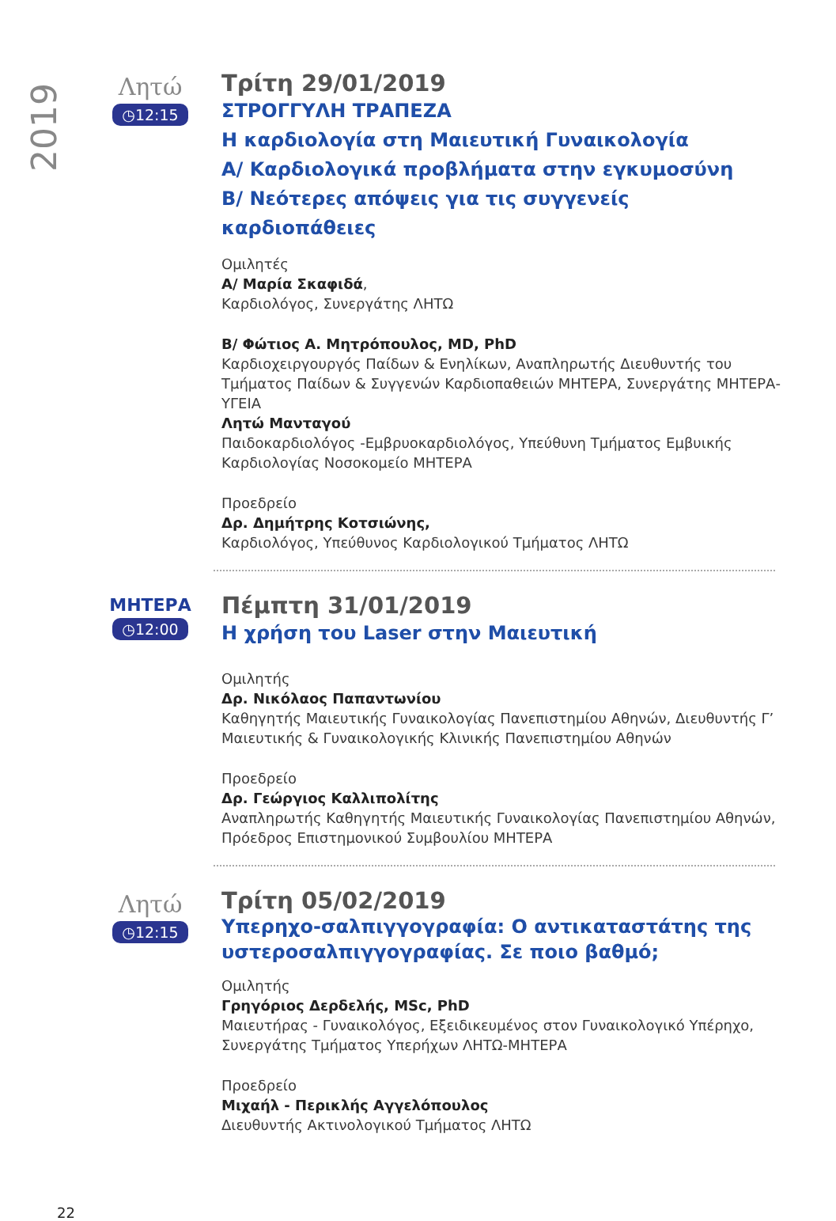2019
Λητώ
◷12:15
Τρίτη 29/01/2019
ΣΤΡΟΓΓΥΛΗ ΤΡΑΠΕΖΑ
Η καρδιολογία στη Μαιευτική Γυναικολογία
Α/ Καρδιολογικά προβλήματα στην εγκυμοσύνη
Β/ Νεότερες απόψεις για τις συγγενείς
καρδιοπάθειες
Ομιλητές
Α/ Μαρία Σκαφιδά,
Καρδιολόγος, Συνεργάτης ΛΗΤΩ
Β/ Φώτιος Α. Μητρόπουλος, MD, PhD
Καρδιοχειργουργός Παίδων & Ενηλίκων, Αναπληρωτής Διευθυντής του Τμήματος Παίδων & Συγγενών Καρδιοπαθειών ΜΗΤΕΡΑ, Συνεργάτης ΜΗΤΕΡΑ-ΥΓΕΙΑ
Λητώ Μανταγού
Παιδοκαρδιολόγος -Εμβρυοκαρδιολόγος, Υπεύθυνη Τμήματος Εμβυικής Καρδιολογίας Νοσοκομείο ΜΗΤΕΡΑ
Προεδρείο
Δρ. Δημήτρης Κοτσιώνης,
Καρδιολόγος, Υπεύθυνος Καρδιολογικού Τμήματος ΛΗΤΩ
ΜΗΤΕΡΑ
◷12:00
Πέμπτη 31/01/2019
Η χρήση του Laser στην Μαιευτική
Ομιλητής
Δρ. Νικόλαος Παπαντωνίου
Καθηγητής Μαιευτικής Γυναικολογίας Πανεπιστημίου Αθηνών, Διευθυντής Γ’ Μαιευτικής & Γυναικολογικής Κλινικής Πανεπιστημίου Αθηνών
Προεδρείο
Δρ. Γεώργιος Καλλιπολίτης
Αναπληρωτής Καθηγητής Μαιευτικής Γυναικολογίας Πανεπιστημίου Αθηνών, Πρόεδρος Επιστημονικού Συμβουλίου ΜΗΤΕΡΑ
Λητώ
◷12:15
Τρίτη 05/02/2019
Υπερηχο-σαλπιγγογραφία: Ο αντικαταστάτης της υστεροσαλπιγγογραφίας. Σε ποιο βαθμό;
Ομιλητής
Γρηγόριος Δερδελής, MSc, PhD
Μαιευτήρας - Γυναικολόγος, Εξειδικευμένος στον Γυναικολογικό Υπέρηχο, Συνεργάτης Τμήματος Υπερήχων ΛΗΤΩ-ΜΗΤΕΡΑ
Προεδρείο
Μιχαήλ - Περικλής Αγγελόπουλος
Διευθυντής Ακτινολογικού Τμήματος ΛΗΤΩ
22